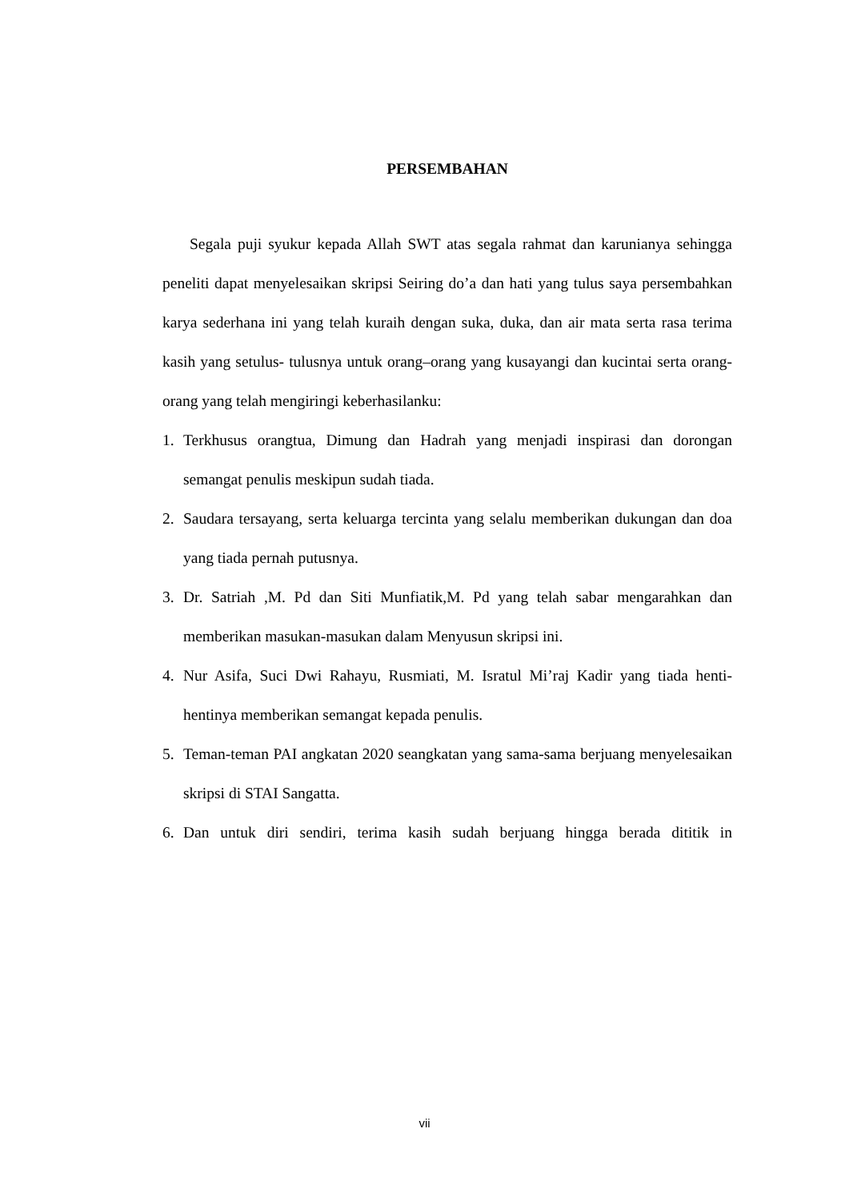PERSEMBAHAN
Segala puji syukur kepada Allah SWT atas segala rahmat dan karunianya sehingga peneliti dapat menyelesaikan skripsi Seiring do’a dan hati yang tulus saya persembahkan karya sederhana ini yang telah kuraih dengan suka, duka, dan air mata serta rasa terima kasih yang setulus- tulusnya untuk orang–orang yang kusayangi dan kucintai serta orang-orang yang telah mengiringi keberhasilanku:
1. Terkhusus orangtua, Dimung dan Hadrah yang menjadi inspirasi dan dorongan semangat penulis meskipun sudah tiada.
2. Saudara tersayang, serta keluarga tercinta yang selalu memberikan dukungan dan doa yang tiada pernah putusnya.
3. Dr. Satriah ,M. Pd dan Siti Munfiatik,M. Pd yang telah sabar mengarahkan dan memberikan masukan-masukan dalam Menyusun skripsi ini.
4. Nur Asifa, Suci Dwi Rahayu, Rusmiati, M. Isratul Mi’raj Kadir yang tiada henti-hentinya memberikan semangat kepada penulis.
5. Teman-teman PAI angkatan 2020 seangkatan yang sama-sama berjuang menyelesaikan skripsi di STAI Sangatta.
6. Dan untuk diri sendiri, terima kasih sudah berjuang hingga berada dititik in
vii